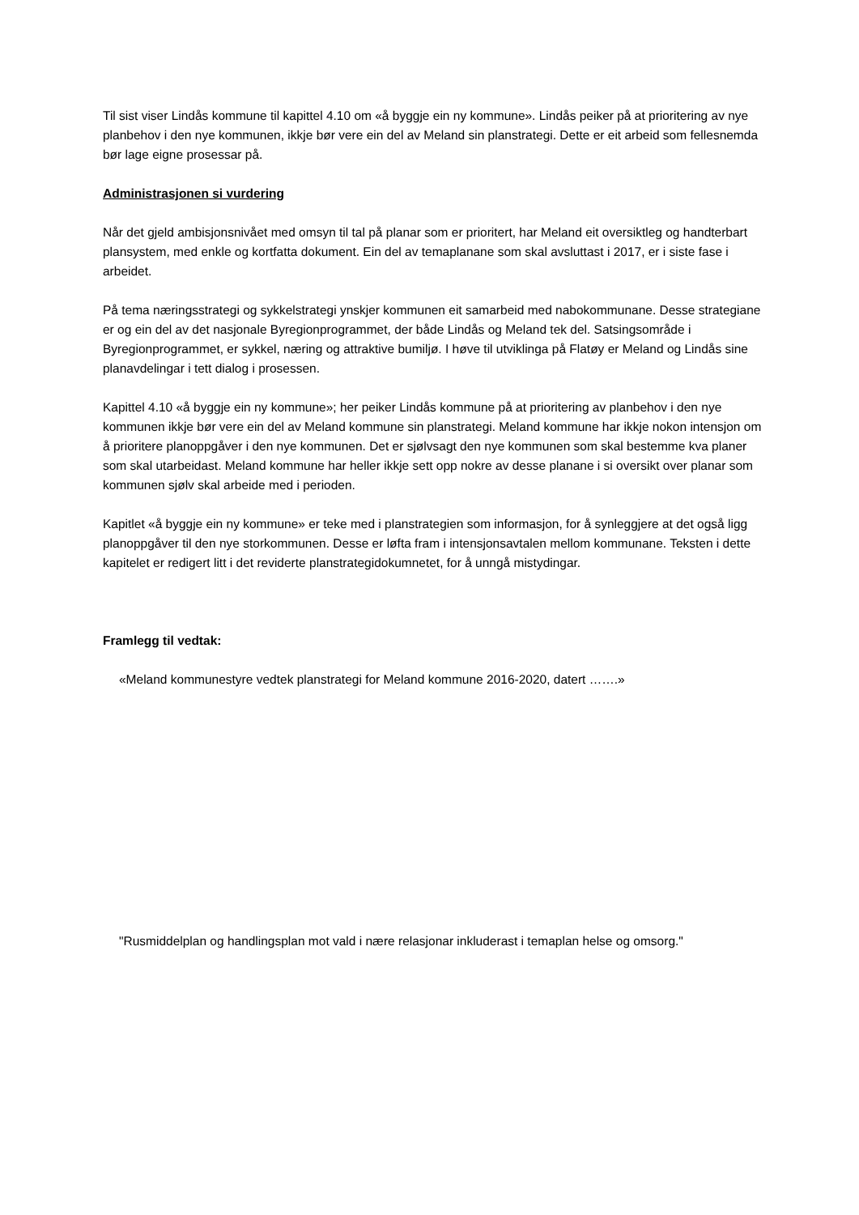Til sist viser Lindås kommune til kapittel 4.10 om «å byggje ein ny kommune». Lindås peiker på at prioritering av nye planbehov i den nye kommunen, ikkje bør vere ein del av Meland sin planstrategi. Dette er eit arbeid som fellesnemda bør lage eigne prosessar på.
Administrasjonen si vurdering
Når det gjeld ambisjonsnivået med omsyn til tal på planar som er prioritert, har Meland eit oversiktleg og handterbart plansystem, med enkle og kortfatta dokument. Ein del av temaplanane som skal avsluttast i 2017, er i siste fase i arbeidet.
På tema næringsstrategi og sykkelstrategi ynskjer kommunen eit samarbeid med nabokommunane. Desse strategiane er og ein del av det nasjonale Byregionprogrammet, der både Lindås og Meland tek del. Satsingsområde i Byregionprogrammet, er sykkel, næring og attraktive bumiljø. I høve til utviklinga på Flatøy er Meland og Lindås sine planavdelingar i tett dialog i prosessen.
Kapittel 4.10 «å byggje ein ny kommune»; her peiker Lindås kommune på at prioritering av planbehov i den nye kommunen ikkje bør vere ein del av Meland kommune sin planstrategi. Meland kommune har ikkje nokon intensjon om å prioritere planoppgåver i den nye kommunen. Det er sjølvsagt den nye kommunen som skal bestemme kva planer som skal utarbeidast. Meland kommune har heller ikkje sett opp nokre av desse planane i si oversikt over planar som kommunen sjølv skal arbeide med i perioden.
Kapitlet «å byggje ein ny kommune» er teke med i planstrategien som informasjon, for å synleggjere at det også ligg planoppgåver til den nye storkommunen. Desse er løfta fram i intensjonsavtalen mellom kommunane. Teksten i dette kapitelet er redigert litt i det reviderte planstrategidokumnetet, for å unngå mistydingar.
Framlegg til vedtak:
«Meland kommunestyre vedtek planstrategi for Meland kommune 2016-2020, datert …….»
"Rusmiddelplan og handlingsplan mot vald i nære relasjonar inkluderast i temaplan helse og omsorg."